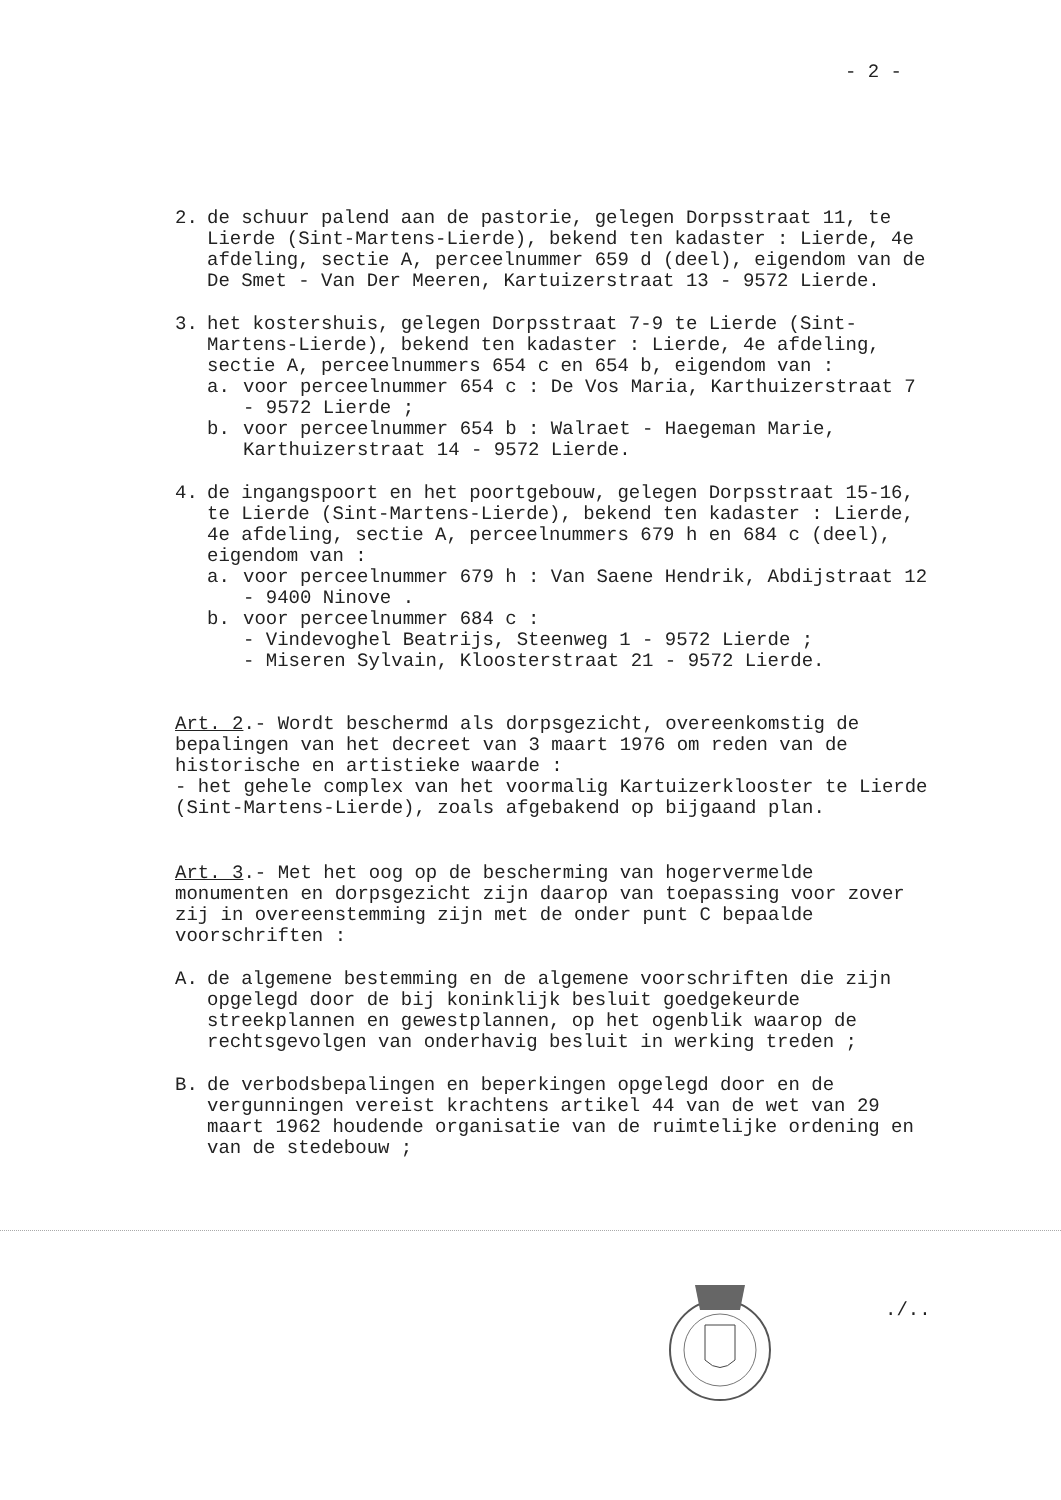- 2 -
2. de schuur palend aan de pastorie, gelegen Dorpsstraat 11, te Lierde (Sint-Martens-Lierde), bekend ten kadaster : Lierde, 4e afdeling, sectie A, perceelnummer 659 d (deel), eigendom van de De Smet - Van Der Meeren, Kartuizerstraat 13 - 9572 Lierde.
3. het kostershuis, gelegen Dorpsstraat 7-9 te Lierde (Sint-Martens-Lierde), bekend ten kadaster : Lierde, 4e afdeling, sectie A, perceelnummers 654 c en 654 b, eigendom van :
a. voor perceelnummer 654 c : De Vos Maria, Karthuizerstraat 7 - 9572 Lierde ;
b. voor perceelnummer 654 b : Walraet - Haegeman Marie, Karthuizerstraat 14 - 9572 Lierde.
4. de ingangspoort en het poortgebouw, gelegen Dorpsstraat 15-16, te Lierde (Sint-Martens-Lierde), bekend ten kadaster : Lierde, 4e afdeling, sectie A, perceelnummers 679 h en 684 c (deel), eigendom van :
a. voor perceelnummer 679 h : Van Saene Hendrik, Abdijstraat 12 - 9400 Ninove .
b. voor perceelnummer 684 c :
- Vindevoghel Beatrijs, Steenweg 1 - 9572 Lierde ;
- Miseren Sylvain, Kloosterstraat 21 - 9572 Lierde.
Art. 2.- Wordt beschermd als dorpsgezicht, overeenkomstig de bepalingen van het decreet van 3 maart 1976 om reden van de historische en artistieke waarde :
- het gehele complex van het voormalig Kartuizerklooster te Lierde (Sint-Martens-Lierde), zoals afgebakend op bijgaand plan.
Art. 3.- Met het oog op de bescherming van hogervermelde monumenten en dorpsgezicht zijn daarop van toepassing voor zover zij in overeenstemming zijn met de onder punt C bepaalde voorschriften :
A. de algemene bestemming en de algemene voorschriften die zijn opgelegd door de bij koninklijk besluit goedgekeurde streekplannen en gewestplannen, op het ogenblik waarop de rechtsgevolgen van onderhavig besluit in werking treden ;
B. de verbodsbepalingen en beperkingen opgelegd door en de vergunningen vereist krachtens artikel 44 van de wet van 29 maart 1962 houdende organisatie van de ruimtelijke ordening en van de stedebouw ;
./..